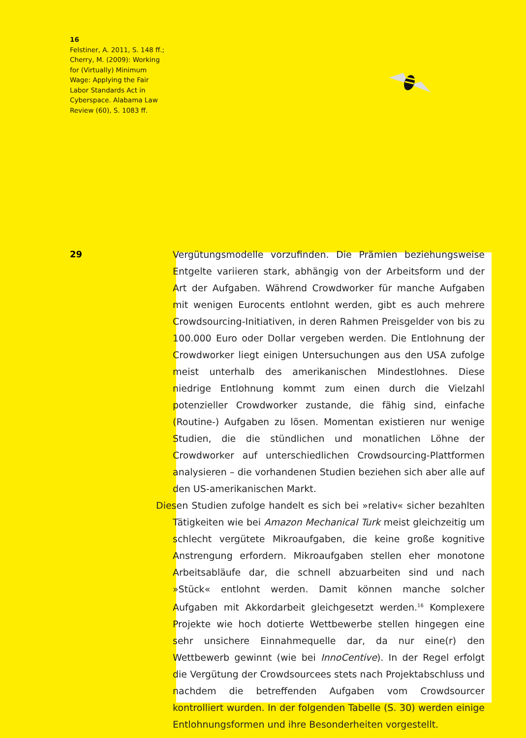16
Felstiner, A. 2011, S. 148 ff.; Cherry, M. (2009): Working for (Virtually) Minimum Wage: Applying the Fair Labor Standards Act in Cyberspace. Alabama Law Review (60), S. 1083 ff.
29
Vergütungsmodelle vorzufinden. Die Prämien beziehungsweise Entgelte variieren stark, abhängig von der Arbeitsform und der Art der Aufgaben. Während Crowdworker für manche Aufgaben mit wenigen Eurocents entlohnt werden, gibt es auch mehrere Crowdsourcing-Initiativen, in deren Rahmen Preisgelder von bis zu 100.000 Euro oder Dollar vergeben werden. Die Entlohnung der Crowdworker liegt einigen Untersuchungen aus den USA zufolge meist unterhalb des amerikanischen Mindestlohnes. Diese niedrige Entlohnung kommt zum einen durch die Vielzahl potenzieller Crowdworker zustande, die fähig sind, einfache (Routine-) Aufgaben zu lösen. Momentan existieren nur wenige Studien, die die stündlichen und monatlichen Löhne der Crowdworker auf unterschiedlichen Crowdsourcing-Plattformen analysieren – die vorhandenen Studien beziehen sich aber alle auf den US-amerikanischen Markt.
Diesen Studien zufolge handelt es sich bei »relativ« sicher bezahlten Tätigkeiten wie bei Amazon Mechanical Turk meist gleichzeitig um schlecht vergütete Mikroaufgaben, die keine große kognitive Anstrengung erfordern. Mikroaufgaben stellen eher monotone Arbeitsabläufe dar, die schnell abzuarbeiten sind und nach »Stück« entlohnt werden. Damit können manche solcher Aufgaben mit Akkordarbeit gleichgesetzt werden.<sup>16</sup> Komplexere Projekte wie hoch dotierte Wettbewerbe stellen hingegen eine sehr unsichere Einnahmequelle dar, da nur eine(r) den Wettbewerb gewinnt (wie bei InnoCentive). In der Regel erfolgt die Vergütung der Crowdsourcees stets nach Projektabschluss und nachdem die betreffenden Aufgaben vom Crowdsourcer kontrolliert wurden. In der folgenden Tabelle (S. 30) werden einige Entlohnungsformen und ihre Besonderheiten vorgestellt.